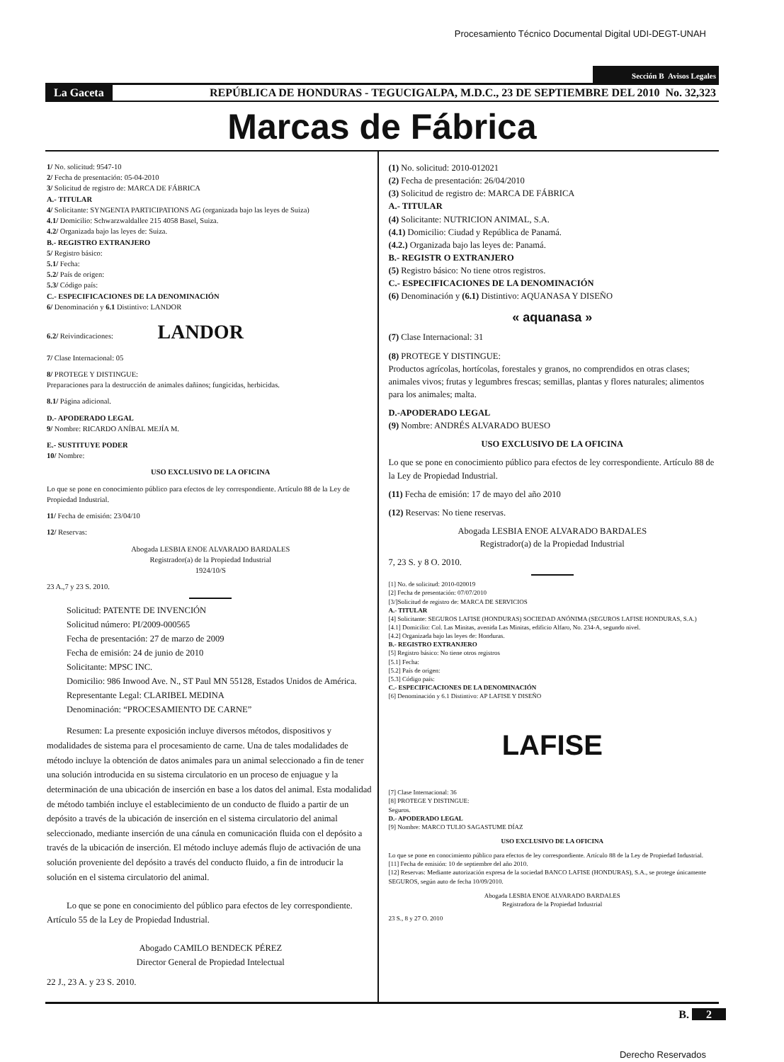Procesamiento Técnico Documental Digital UDI-DEGT-UNAH
Sección B Avisos Legales
La Gaceta REPÚBLICA DE HONDURAS - TEGUCIGALPA, M.D.C., 23 DE SEPTIEMBRE DEL 2010 No. 32,323
Marcas de Fábrica
1/ No. solicitud: 9547-10
2/ Fecha de presentación: 05-04-2010
3/ Solicitud de registro de: MARCA DE FÁBRICA
A.- TITULAR
4/ Solicitante: SYNGENTA PARTICIPATIONS AG (organizada bajo las leyes de Suiza)
4.1/ Domicilio: Schwarzwaldallee 215 4058 Basel, Suiza.
4.2/ Organizada bajo las leyes de: Suiza.
B.- REGISTRO EXTRANJERO
5/ Registro básico:
5.1/ Fecha:
5.2/ País de origen:
5.3/ Código país:
C.- ESPECIFICACIONES DE LA DENOMINACIÓN
6/ Denominación y 6.1 Distintivo: LANDOR
6.2/ Reivindicaciones: LANDOR
7/ Clase Internacional: 05
8/ PROTEGE Y DISTINGUE:
Preparaciones para la destrucción de animales dañinos; fungicidas, herbicidas.
8.1/ Página adicional.
D.- APODERADO LEGAL
9/ Nombre: RICARDO ANÍBAL MEJÍA M.
E.- SUSTITUYE PODER
10/ Nombre:
USO EXCLUSIVO DE LA OFICINA
Lo que se pone en conocimiento público para efectos de ley correspondiente. Artículo 88 de la Ley de Propiedad Industrial.
11/ Fecha de emisión: 23/04/10
12/ Reservas:
Abogada LESBIA ENOE ALVARADO BARDALES
Registrador(a) de la Propiedad Industrial
1924/10/S
23 A.,7 y 23 S. 2010.
Solicitud: PATENTE DE INVENCIÓN
Solicitud número: PI/2009-000565
Fecha de presentación: 27 de marzo de 2009
Fecha de emisión: 24 de junio de 2010
Solicitante: MPSC INC.
Domicilio: 986 Inwood Ave. N., ST Paul MN 55128, Estados Unidos de América.
Representante Legal: CLARIBEL MEDINA
Denominación: “PROCESAMIENTO DE CARNE”
Resumen: La presente exposición incluye diversos métodos, dispositivos y modalidades de sistema para el procesamiento de carne. Una de tales modalidades de método incluye la obtención de datos animales para un animal seleccionado a fin de tener una solución introducida en su sistema circulatorio en un proceso de enjuague y la determinación de una ubicación de inserción en base a los datos del animal. Esta modalidad de método también incluye el establecimiento de un conducto de fluido a partir de un depósito a través de la ubicación de inserción en el sistema circulatorio del animal seleccionado, mediante inserción de una cánula en comunicación fluida con el depósito a través de la ubicación de inserción. El método incluye además flujo de activación de una solución proveniente del depósito a través del conducto fluido, a fin de introducir la solución en el sistema circulatorio del animal.
Lo que se pone en conocimiento del público para efectos de ley correspondiente. Artículo 55 de la Ley de Propiedad Industrial.
Abogado CAMILO BENDECK PÉREZ
Director General de Propiedad Intelectual
22 J., 23 A. y 23 S. 2010.
(1) No. solicitud: 2010-012021
(2) Fecha de presentación: 26/04/2010
(3) Solicitud de registro de: MARCA DE FÁBRICA
A.- TITULAR
(4) Solicitante: NUTRICION ANIMAL, S.A.
(4.1) Domicilio: Ciudad y República de Panamá.
(4.2.) Organizada bajo las leyes de: Panamá.
B.- REGISTR O EXTRANJERO
(5) Registro básico: No tiene otros registros.
C.- ESPECIFICACIONES DE LA DENOMINACIÓN
(6) Denominación y (6.1) Distintivo: AQUANASA Y DISEÑO
« aquanasa »
(7) Clase Internacional: 31
(8) PROTEGE Y DISTINGUE:
Productos agrícolas, hortícolas, forestales y granos, no comprendidos en otras clases; animales vivos; frutas y legumbres frescas; semillas, plantas y flores naturales; alimentos para los animales; malta.
D.-APODERADO LEGAL
(9) Nombre: ANDRÉS ALVARADO BUESO
USO EXCLUSIVO DE LA OFICINA
Lo que se pone en conocimiento público para efectos de ley correspondiente. Artículo 88 de la Ley de Propiedad Industrial.
(11) Fecha de emisión: 17 de mayo del año 2010
(12) Reservas: No tiene reservas.
Abogada LESBIA ENOE ALVARADO BARDALES
Registrador(a) de la Propiedad Industrial
7, 23 S. y 8 O. 2010.
[1] No. de solicitud: 2010-020019
[2] Fecha de presentación: 07/07/2010
[3/]Solicitud de registro de: MARCA DE SERVICIOS
A.- TITULAR
[4] Solicitante: SEGUROS LAFISE (HONDURAS) SOCIEDAD ANÓNIMA (SEGUROS LAFISE HONDURAS, S.A.)
[4.1] Domicilio: Col. Las Minitas, avenida Las Minitas, edificio Alfaro, No. 234-A, segundo nivel.
[4.2] Organizada bajo las leyes de: Honduras.
B.- REGISTRO EXTRANJERO
[5] Registro básico: No tiene otros registros
[5.1] Fecha:
[5.2] País de origen:
[5.3] Código país:
C.- ESPECIFICACIONES DE LA DENOMINACIÓN
[6] Denominación y 6.1 Distintivo: AP LAFISE Y DISEÑO
LAFISE
[7] Clase Internacional: 36
[8] PROTEGE Y DISTINGUE:
Seguros.
D.- APODERADO LEGAL
[9] Nombre: MARCO TULIO SAGASTUME DÍAZ
USO EXCLUSIVO DE LA OFICINA
Lo que se pone en conocimiento público para efectos de ley correspondiente. Artículo 88 de la Ley de Propiedad Industrial.
[11] Fecha de emisión: 10 de septiembre del año 2010.
[12] Reservas: Mediante autorización expresa de la sociedad BANCO LAFISE (HONDURAS), S.A., se protege únicamente SEGUROS, según auto de fecha 10/09/2010.
Abogada LESBIA ENOE ALVARADO BARDALES
Registradora de la Propiedad Industrial
23 S., 8 y 27 O. 2010
B. 2
Derecho Reservados